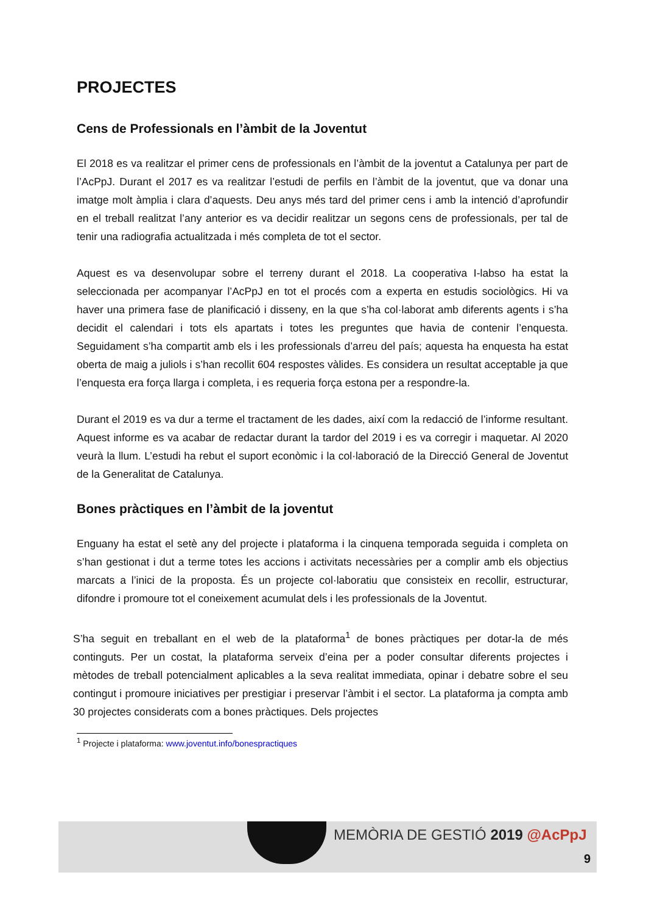PROJECTES
Cens de Professionals en l’àmbit de la Joventut
El 2018 es va realitzar el primer cens de professionals en l’àmbit de la joventut a Catalunya per part de l’AcPpJ. Durant el 2017 es va realitzar l’estudi de perfils en l’àmbit de la joventut, que va donar una imatge molt àmplia i clara d’aquests. Deu anys més tard del primer cens i amb la intenció d’aprofundir en el treball realitzat l’any anterior es va decidir realitzar un segons cens de professionals, per tal de tenir una radiografia actualitzada i més completa de tot el sector.
Aquest es va desenvolupar sobre el terreny durant el 2018. La cooperativa I-labso ha estat la seleccionada per acompanyar l’AcPpJ en tot el procés com a experta en estudis sociològics. Hi va haver una primera fase de planificació i disseny, en la que s’ha col·laborat amb diferents agents i s’ha decidit el calendari i tots els apartats i totes les preguntes que havia de contenir l’enquesta. Seguidament s’ha compartit amb els i les professionals d’arreu del país; aquesta ha enquesta ha estat oberta de maig a juliols i s’han recollit 604 respostes vàlides. Es considera un resultat acceptable ja que l’enquesta era força llarga i completa, i es requeria força estona per a respondre-la.
Durant el 2019 es va dur a terme el tractament de les dades, així com la redacció de l’informe resultant. Aquest informe es va acabar de redactar durant la tardor del 2019 i es va corregir i maquetar. Al 2020 veurà la llum. L’estudi ha rebut el suport econòmic i la col·laboració de la Direcció General de Joventut de la Generalitat de Catalunya.
Bones pràctiques en l’àmbit de la joventut
Enguany ha estat el setè any del projecte i plataforma i la cinquena temporada seguida i completa on s’han gestionat i dut a terme totes les accions i activitats necessàries per a complir amb els objectius marcats a l’inici de la proposta. És un projecte col·laboratiu que consisteix en recollir, estructurar, difondre i promoure tot el coneixement acumulat dels i les professionals de la Joventut.
S’ha seguit en treballant en el web de la plataforma<sup>1</sup> de bones pràctiques per dotar-la de més continguts. Per un costat, la plataforma serveix d’eina per a poder consultar diferents projectes i mètodes de treball potencialment aplicables a la seva realitat immediata, opinar i debatre sobre el seu contingut i promoure iniciatives per prestigiar i preservar l’àmbit i el sector. La plataforma ja compta amb 30 projectes considerats com a bones pràctiques. Dels projectes
<sup>1</sup> Projecte i plataforma: www.joventut.info/bonespractiques
MEMÒRIA DE GESTIÓ 2019 @AcPpJ
9